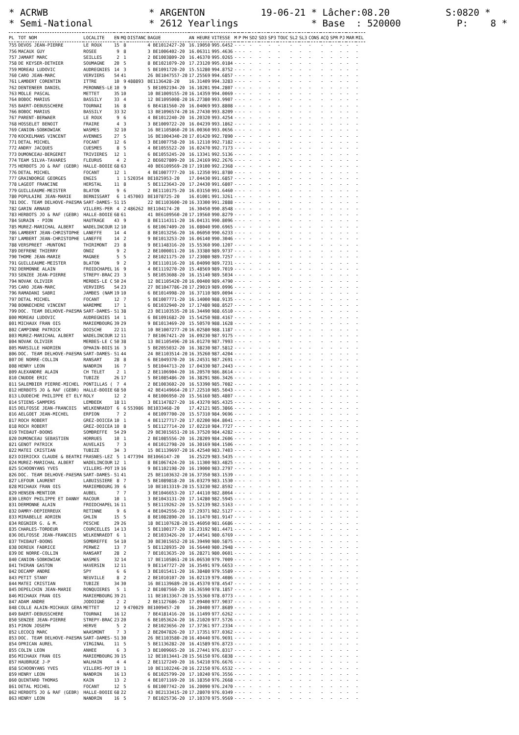* ACRWB * ARGENTON 19-06-21 * Lâcher:08.20 S:0820 * * Semi-National * 2612 Yearlings * Base : 520000 P: 8 *
| PL | TOT NOM | LOCALITE | EN | MQ | DISTANC | BAGUE | AN HEURE | VITESSE | M | P | PH | SD2 | SD3 | SP3 | TOUC | SL2 | SL3 | CONS | ACQ | SPR | PJ | MAR | MIL |
| --- | --- | --- | --- | --- | --- | --- | --- | --- | --- | --- | --- | --- | --- | --- | --- | --- | --- | --- | --- | --- | --- | --- | --- |
| 755 | DEVOS JEAN-PIERRE | LE ROUX | 15 | 8 | | 4 BE1012427-20 | 16.19050 | 995.6452 | - | - | - | - | - | - | - | - | - | - | - | - | - | - | - |
| 756 | MACAUX GUY | ROSEE | 9 | 8 | | 3 BE1006402-20 | 16.06311 | 995.4636 | - | - | - | - | - | - | - | - | - | - | - | - | - | - | - |
| 757 | JAMART MARC | SEILLES | 2 | 1 | | 2 BE1003809-20 | 16.46370 | 995.0265 | - | - | - | - | - | - | - | - | - | - | - | - | - | - | - |
| 758 | DE KEYSER-DETHIER | SOUMAGNE | 20 | 5 | | 8 BE1021079-20 | 17.23120 | 995.0184 | - | - | - | - | - | - | - | - | - | - | - | - | - | - | - |
| 759 | MOREAU LUDOVIC | AUDREGNIES | 14 | 3 | | 5 BE1091720-20 | 15.51280 | 994.8752 | - | - | - | - | - | - | - | - | - | - | - | - | - | - | - |
| 760 | CARO JEAN-MARC | VERVIERS | 54 | 41 | | 26 BE1047557-20 | 17.25569 | 994.6857 | - | - | - | - | - | - | - | - | - | - | - | - | - | - | - |
| 761 | LAMBERT CORENTIN | ITTRE | 10 | 9 | 488893 | BE1136428-20 | 16.31409 | 994.3283 | - | - | - | - | - | - | - | - | - | - | - | - | - | - | - |
| 762 | DENTENEER DANIEL | PERONNES-LE | 10 | 9 | | 5 BE1092194-20 | 16.10201 | 994.2807 | - | - | - | - | - | - | - | - | - | - | - | - | - | - | - |
| 763 | MOLLE PASCAL | METTET | 35 | 10 | | 10 BE1009155-20 | 16.14359 | 994.0069 | - | - | - | - | - | - | - | - | - | - | - | - | - | - | - |
| 764 | BOBOC MARIUS | BASSILY | 33 | 4 | | 12 BE1095008-20 | 16.27380 | 993.9907 | - | - | - | - | - | - | - | - | - | - | - | - | - | - | - |
| 765 | BAERT-DEBUSSCHERE | TOURNAI | 16 | 8 | | 6 BE4181560-20 | 16.04069 | 993.8808 | - | - | - | - | - | - | - | - | - | - | - | - | - | - | - |
| 766 | BOBOC MARIUS | BASSILY | 33 | 32 | | 13 BE1096574-20 | 16.27430 | 993.8209 | - | - | - | - | - | - | - | - | - | - | - | - | - | - | - |
| 767 | PARENT-BERWAER | LE ROUX | 9 | 6 | | 4 BE1012240-20 | 16.20320 | 993.4254 | - | - | - | - | - | - | - | - | - | - | - | - | - | - | - |
| 768 | HOSSELET BENOIT | FRAIRE | 4 | 3 | | 3 BE1009722-20 | 16.04239 | 993.1862 | - | - | - | - | - | - | - | - | - | - | - | - | - | - | - |
| 769 | CANION-SOBKOWIAK | WASMES | 32 | 10 | | 16 BE1105860-20 | 16.00360 | 993.0656 | - | - | - | - | - | - | - | - | - | - | - | - | - | - | - |
| 770 | KOCKELMANS VINCENT | AVENNES | 27 | 5 | | 16 BE1004340-20 | 17.01420 | 992.7890 | - | - | - | - | - | - | - | - | - | - | - | - | - | - | - |
| 771 | DETAL MICHEL | FOCANT | 12 | 6 | | 3 BE1007758-20 | 16.12110 | 992.7182 | - | - | - | - | - | - | - | - | - | - | - | - | - | - | - |
| 772 | ANDRY JACQUES | CUESMES | 8 | 5 | | 4 BE1055522-20 | 16.02470 | 992.7173 | - | - | - | - | - | - | - | - | - | - | - | - | - | - | - |
| 773 | DUMONCEAU-BERGERET | TRIVIERES | 12 | 1 | | 6 BE1055245-20 | 16.13341 | 992.5136 | - | - | - | - | - | - | - | - | - | - | - | - | - | - | - |
| 774 | TEAM SILVA-TAVARES | FLEURUS | 4 | 2 | | 2 BE6027809-20 | 16.24169 | 992.2676 | - | - | - | - | - | - | - | - | - | - | - | - | - | - | - |
| 775 | HERBOTS JO & RAF (GEBR) | HALLE-BOOIE | 68 | 63 | | 40 BE6109569-20 | 17.19100 | 992.2368 | - | - | - | - | - | - | - | - | - | - | - | - | - | - | - |
| 776 | DETAL MICHEL | FOCANT | 12 | 1 | | 4 BE1007777-20 | 16.12350 | 991.8780 | - | - | - | - | - | - | - | - | - | - | - | - | - | - | - |
| 777 | GRAINDORGE GEORGES | ENGIS | 1 | 1 | 520354 | BE1025953-20 | 17.04430 | 991.6857 | - | - | - | - | - | - | - | - | - | - | - | - | - | - | - |
| 778 | LAGEOT FRANCINE | HERSTAL | 11 | 8 | | 5 BE1123643-20 | 17.24430 | 991.6807 | - | - | - | - | - | - | - | - | - | - | - | - | - | - | - |
| 779 | GUILLEAUME-MEISTER | BLATON | 9 | 6 | | 2 BE1110175-20 | 16.03150 | 991.6460 | - | - | - | - | - | - | - | - | - | - | - | - | - | - | - |
| 780 | POPULAIRE JEAN-MARIE | BERNISSART | 6 | 1 | 457003 | BE1078725-20 | 16.01001 | 991.3261 | - | - | - | - | - | - | - | - | - | - | - | - | - | - | - |
| 781 | DOC. TEAM DELHOVE-PAESMA | SART-DAMES- | 51 | 15 | | 22 BE1103600-20 | 16.33300 | 991.2888 | - | - | - | - | - | - | - | - | - | - | - | - | - | - | - |
| 782 | GARIN ARNAUD | VILLERS-PER | 4 | 2 | 486262 | BE1104174-20 | 16.30450 | 990.8548 | - | - | - | - | - | - | - | - | - | - | - | - | - | - | - |
| 783 | HERBOTS JO & RAF (GEBR) | HALLE-BOOIE | 68 | 61 | | 41 BE6109560-20 | 17.19560 | 990.8279 | - | - | - | - | - | - | - | - | - | - | - | - | - | - | - |
| 784 | SURAIN - PION | HAUTRAGE | 43 | 9 | | 8 BE1114311-20 | 16.04131 | 990.8096 | - | - | - | - | - | - | - | - | - | - | - | - | - | - | - |
| 785 | MUREZ-MARICHAL ALBERT | WADELINCOUR | 12 | 10 | | 6 BE1067409-20 | 16.08040 | 990.6965 | - | - | - | - | - | - | - | - | - | - | - | - | - | - | - |
| 786 | LAMBERT JEAN-CHRISTOPHE | LANEFFE | 14 | 4 | | 8 BE1013256-20 | 16.06050 | 990.6233 | - | - | - | - | - | - | - | - | - | - | - | - | - | - | - |
| 787 | LAMBERT JEAN-CHRISTOPHE | LANEFFE | 14 | 2 | | 9 BE1013253-20 | 16.06140 | 990.3046 | - | - | - | - | - | - | - | - | - | - | - | - | - | - | - |
| 788 | VERSPREET -MUNTONI | THIRIMONT | 23 | 8 | | 9 BE1148316-20 | 15.55360 | 990.1207 | - | - | - | - | - | - | - | - | - | - | - | - | - | - | - |
| 789 | DEFRENE THIERRY | ONOZ | 9 | 2 | | 2 BE1000011-20 | 16.33380 | 989.9737 | - | - | - | - | - | - | - | - | - | - | - | - | - | - | - |
| 790 | THOME JEAN-MARIE | MAGNEE | 5 | 5 | | 2 BE1021175-20 | 17.23080 | 989.7257 | - | - | - | - | - | - | - | - | - | - | - | - | - | - | - |
| 791 | GUILLEAUME-MEISTER | BLATON | 9 | 2 | | 3 BE1110116-20 | 16.04090 | 989.7231 | - | - | - | - | - | - | - | - | - | - | - | - | - | - | - |
| 792 | DERMONNE ALAIN | FROIDCHAPEL | 16 | 9 | | 4 BE1119270-20 | 15.48569 | 989.7019 | - | - | - | - | - | - | - | - | - | - | - | - | - | - | - |
| 793 | SENZEE JEAN-PIERRE | STREPY-BRAC | 23 | 3 | | 5 BE1053608-20 | 16.15140 | 989.5034 | - | - | - | - | - | - | - | - | - | - | - | - | - | - | - |
| 794 | NOVAK OLIVIER | MERBES-LE C | 50 | 24 | | 12 BE1105420-20 | 16.00400 | 989.4790 | - | - | - | - | - | - | - | - | - | - | - | - | - | - | - |
| 795 | CARO JEAN-MARC | VERVIERS | 54 | 23 | | 27 BE1047786-20 | 17.29019 | 989.0996 | - | - | - | - | - | - | - | - | - | - | - | - | - | - | - |
| 796 | RAMADANI SABRI | JAMBES (NAM | 19 | 10 | | 6 BE1014998-20 | 16.37110 | 989.0094 | - | - | - | - | - | - | - | - | - | - | - | - | - | - | - |
| 797 | DETAL MICHEL | FOCANT | 12 | 7 | | 5 BE1007771-20 | 16.14000 | 988.9135 | - | - | - | - | - | - | - | - | - | - | - | - | - | - | - |
| 798 | BONNECHERE VINCENT | WAREMME | 17 | 1 | | 6 BE1032940-20 | 17.17480 | 988.8527 | - | - | - | - | - | - | - | - | - | - | - | - | - | - | - |
| 799 | DOC. TEAM DELHOVE-PAESMA | SART-DAMES- | 51 | 38 | | 23 BE1103535-20 | 16.34490 | 988.6510 | - | - | - | - | - | - | - | - | - | - | - | - | - | - | - |
| 800 | MOREAU LUDOVIC | AUDREGNIES | 14 | 1 | | 6 BE1091682-20 | 15.54250 | 988.4167 | - | - | - | - | - | - | - | - | - | - | - | - | - | - | - |
| 801 | MICHAUX FRAN OIS | MARIEMBOURG | 39 | 29 | | 9 BE1013469-20 | 15.50570 | 988.1628 | - | - | - | - | - | - | - | - | - | - | - | - | - | - | - |
| 802 | CAMPINNE PATRICK | DOISCHE | 22 | 11 | | 10 BE1007277-20 | 16.02580 | 988.1187 | - | - | - | - | - | - | - | - | - | - | - | - | - | - | - |
| 803 | MUREZ-MARICHAL ALBERT | WADELINCOUR | 12 | 11 | | 7 BE1067421-20 | 16.09230 | 987.9175 | - | - | - | - | - | - | - | - | - | - | - | - | - | - | - |
| 804 | NOVAK OLIVIER | MERBES-LE C | 50 | 38 | | 13 BE1105496-20 | 16.01270 | 987.7993 | - | - | - | - | - | - | - | - | - | - | - | - | - | - | - |
| 805 | MARSILLE HADRIEN | OPHAIN-BOIS | 16 | 3 | | 5 BE2055032-20 | 16.38230 | 987.5812 | - | - | - | - | - | - | - | - | - | - | - | - | - | - | - |
| 806 | DOC. TEAM DELHOVE-PAESMA | SART-DAMES- | 51 | 44 | | 24 BE1103514-20 | 16.35260 | 987.4204 | - | - | - | - | - | - | - | - | - | - | - | - | - | - | - |
| 807 | DE NORRE-COLLIN | RANSART | 28 | 8 | | 6 BE1049370-20 | 16.24531 | 987.2691 | - | - | - | - | - | - | - | - | - | - | - | - | - | - | - |
| 808 | HENRY LEON | NANDRIN | 16 | 7 | | 5 BE1044713-20 | 17.04330 | 987.2443 | - | - | - | - | - | - | - | - | - | - | - | - | - | - | - |
| 809 | ALEXANDRE ALAIN | CH TELET | 2 | 1 | | 2 BE1106904-20 | 16.20570 | 986.8614 | - | - | - | - | - | - | - | - | - | - | - | - | - | - | - |
| 810 | CNUDDE ERIC | TUBIZE | 26 | 17 | | 5 BE1085486-20 | 16.38291 | 986.3426 | - | - | - | - | - | - | - | - | - | - | - | - | - | - | - |
| 811 | SALEMBIER PIERRE-MICHEL | PONTILLAS ( | 7 | 4 | | 2 BE1003602-20 | 16.53390 | 985.7082 | - | - | - | - | - | - | - | - | - | - | - | - | - | - | - |
| 812 | HERBOTS JO & RAF (GEBR) | HALLE-BOOIE | 68 | 50 | | 42 BE4149664-20 | 17.22510 | 985.5043 | - | - | - | - | - | - | - | - | - | - | - | - | - | - | - |
| 813 | LOUDECHE PHILIPPE ET ELY | ROLY | 12 | 2 | | 4 BE1006950-20 | 15.56160 | 985.4807 | - | - | - | - | - | - | - | - | - | - | - | - | - | - | - |
| 814 | STIENS-SAMPERS | LEMBEEK | 18 | 11 | | 3 BE1147827-20 | 16.43270 | 985.4325 | - | - | - | - | - | - | - | - | - | - | - | - | - | - | - |
| 815 | DELFOSSE JEAN-FRANCOIS | WELKENRAEDT | 6 | 6 | 553986 | BE1033468-20 | 17.42121 | 985.3866 | - | - | - | - | - | - | - | - | - | - | - | - | - | - | - |
| 816 | AELGOET JEAN-MICHEL | ERPION | 7 | 2 | | 4 BE1097700-20 | 15.57310 | 984.9696 | - | - | - | - | - | - | - | - | - | - | - | - | - | - | - |
| 817 | ROCH ROBERT | GREZ-DOICEA | 10 | 1 | | 4 BE1127717-20 | 17.02200 | 984.8041 | - | - | - | - | - | - | - | - | - | - | - | - | - | - | - |
| 818 | ROCH ROBERT | GREZ-DOICEA | 10 | 8 | | 5 BE1127714-20 | 17.02210 | 984.7727 | - | - | - | - | - | - | - | - | - | - | - | - | - | - | - |
| 819 | THIBAUT-BOONS | SOMBREFFE | 54 | 29 | | 29 BE3015651-20 | 16.37520 | 984.4282 | - | - | - | - | - | - | - | - | - | - | - | - | - | - | - |
| 820 | DUMONCEAU SEBASTIEN | HORRUES | 10 | 1 | | 2 BE1085556-20 | 16.28209 | 984.2606 | - | - | - | - | - | - | - | - | - | - | - | - | - | - | - |
| 821 | GENOT PATRICK | AUVELAIS | 7 | 3 | | 4 BE1012798-20 | 16.30169 | 984.1506 | - | - | - | - | - | - | - | - | - | - | - | - | - | - | - |
| 822 | MATEI CRISTIAN | TUBIZE | 34 | 3 | | 15 BE1139697-20 | 16.42540 | 983.7403 | - | - | - | - | - | - | - | - | - | - | - | - | - | - | - |
| 823 | DIERICKX CLAUDE & BEATRI | FRASNES-LEZ | 5 | 1 | 477394 | BE1066147-20 | 16.25229 | 983.5435 | - | - | - | - | - | - | - | - | - | - | - | - | - | - | - |
| 824 | MUREZ-MARICHAL ALBERT | WADELINCOUR | 12 | 1 | | 8 BE1067424-20 | 16.11300 | 983.4825 | - | - | - | - | - | - | - | - | - | - | - | - | - | - | - |
| 825 | SCHOONYANS YVES | VILLERS-POT | 19 | 16 | | 9 BE1102198-20 | 16.19000 | 983.2797 | - | - | - | - | - | - | - | - | - | - | - | - | - | - | - |
| 826 | DOC. TEAM DELHOVE-PAESMA | SART-DAMES- | 51 | 41 | | 25 BE1103632-20 | 16.37350 | 983.1539 | - | - | - | - | - | - | - | - | - | - | - | - | - | - | - |
| 827 | LEFOUR LAURENT | LABUISSIERE | 8 | 7 | | 5 BE1089818-20 | 16.03279 | 983.1530 | - | - | - | - | - | - | - | - | - | - | - | - | - | - | - |
| 828 | MICHAUX FRAN OIS | MARIEMBOURG | 39 | 6 | | 10 BE1013319-20 | 15.53230 | 982.8592 | - | - | - | - | - | - | - | - | - | - | - | - | - | - | - |
| 829 | HENSEN-MENTIOR | AUBEL | 7 | 7 | | 3 BE1046653-20 | 17.44110 | 982.8064 | - | - | - | - | - | - | - | - | - | - | - | - | - | - | - |
| 830 | LEROY PHILIPPE ET DANNY | RACOUR | 10 | 1 | | 3 BE1043131-20 | 17.14280 | 982.5945 | - | - | - | - | - | - | - | - | - | - | - | - | - | - | - |
| 831 | DERMONNE ALAIN | FROIDCHAPEL | 16 | 11 | | 5 BE1119262-20 | 15.52139 | 982.5163 | - | - | - | - | - | - | - | - | - | - | - | - | - | - | - |
| 832 | DAMRY-DEPIERREUX | RETINNE | 9 | 6 | | 4 BE1042556-20 | 17.29371 | 982.5127 | - | - | - | - | - | - | - | - | - | - | - | - | - | - | - |
| 833 | MIRABELLE ADRIEN | GHLIN | 15 | 5 | | 8 BE1082890-20 | 16.11470 | 981.9147 | - | - | - | - | - | - | - | - | - | - | - | - | - | - | - |
| 834 | REGNIER G. & M. | PESCHE | 29 | 26 | | 18 BE1107628-20 | 15.46050 | 981.6686 | - | - | - | - | - | - | - | - | - | - | - | - | - | - | - |
| 835 | CHARLES-TORDEUR | COURCELLES | 14 | 13 | | 5 BE1100177-20 | 16.23192 | 981.4471 | - | - | - | - | - | - | - | - | - | - | - | - | - | - | - |
| 836 | DELFOSSE JEAN-FRANCOIS | WELKENRAEDT | 6 | 1 | | 2 BE1033426-20 | 17.44541 | 980.6769 | - | - | - | - | - | - | - | - | - | - | - | - | - | - | - |
| 837 | THIBAUT-BOONS | SOMBREFFE | 54 | 10 | | 30 BE3015652-20 | 16.39490 | 980.5875 | - | - | - | - | - | - | - | - | - | - | - | - | - | - | - |
| 838 | DEREUX FABRICE | PERWEZ | 13 | 7 | | 5 BE1128935-20 | 16.56440 | 980.2948 | - | - | - | - | - | - | - | - | - | - | - | - | - | - | - |
| 839 | DE NORRE-COLLIN | RANSART | 28 | 2 | | 7 BE1013635-20 | 16.28271 | 980.0601 | - | - | - | - | - | - | - | - | - | - | - | - | - | - | - |
| 840 | CANION-SOBKOWIAK | WASMES | 32 | 14 | | 17 BE1105861-20 | 16.06530 | 979.7009 | - | - | - | - | - | - | - | - | - | - | - | - | - | - | - |
| 841 | THIRAN GASTON | HAVERSIN | 12 | 11 | | 9 BE1147727-20 | 16.35491 | 979.6653 | - | - | - | - | - | - | - | - | - | - | - | - | - | - | - |
| 842 | DECAMP ANDRE | SPY | 6 | 6 | | 3 BE1015411-20 | 16.38480 | 979.5589 | - | - | - | - | - | - | - | - | - | - | - | - | - | - | - |
| 843 | PETIT STANY | NEUVILLE | 8 | 2 | | 2 BE1010107-20 | 16.02119 | 979.4086 | - | - | - | - | - | - | - | - | - | - | - | - | - | - | - |
| 844 | MATEI CRISTIAN | TUBIZE | 34 | 30 | | 16 BE1139689-20 | 16.45370 | 978.4547 | - | - | - | - | - | - | - | - | - | - | - | - | - | - | - |
| 845 | DEPELCHIN JEAN-MARIE | RONQUIERES | 5 | 1 | | 2 BE1087560-20 | 16.36590 | 978.1857 | - | - | - | - | - | - | - | - | - | - | - | - | - | - | - |
| 846 | MICHAUX FRAN OIS | MARIEMBOURG | 39 | 21 | | 11 BE1013367-20 | 15.55360 | 978.0773 | - | - | - | - | - | - | - | - | - | - | - | - | - | - | - |
| 847 | ADAM ANDRE | JODOIGNE | 2 | 2 | | 2 BE1127686-20 | 17.09400 | 977.9037 | - | - | - | - | - | - | - | - | - | - | - | - | - | - | - |
| 848 | COLLE ALAIN-MICHAUX GERA | METTET | 12 | 9 | 470029 | BE1009457-20 | 16.20400 | 977.8689 | - | - | - | - | - | - | - | - | - | - | - | - | - | - | - |
| 849 | BAERT-DEBUSSCHERE | TOURNAI | 16 | 12 | | 7 BE4181416-20 | 16.11499 | 977.6262 | - | - | - | - | - | - | - | - | - | - | - | - | - | - | - |
| 850 | SENZEE JEAN-PIERRE | STREPY-BRAC | 23 | 20 | | 6 BE1053624-20 | 16.21020 | 977.5726 | - | - | - | - | - | - | - | - | - | - | - | - | - | - | - |
| 851 | PIRON JOSEPH | HERVE | 5 | 2 | | 2 BE1023656-20 | 17.37361 | 977.2334 | - | - | - | - | - | - | - | - | - | - | - | - | - | - | - |
| 852 | LECOCQ MARC | WAASMONT | 7 | 3 | | 2 BE2047826-20 | 17.17351 | 977.0362 | - | - | - | - | - | - | - | - | - | - | - | - | - | - | - |
| 853 | DOC. TEAM DELHOVE-PAESMA | SART-DAMES- | 51 | 30 | | 26 BE1103580-20 | 16.40440 | 976.9691 | - | - | - | - | - | - | - | - | - | - | - | - | - | - | - |
| 854 | OPRICAN AUREL | VIRGINAL | 11 | 5 | | 5 BE1136282-20 | 16.41589 | 976.8723 | - | - | - | - | - | - | - | - | - | - | - | - | - | - | - |
| 855 | COLIN LEON | ANHEE | 6 | 3 | | 3 BE1009665-20 | 16.27441 | 976.8317 | - | - | - | - | - | - | - | - | - | - | - | - | - | - | - |
| 856 | MICHAUX FRAN OIS | MARIEMBOURG | 39 | 15 | | 12 BE1013441-20 | 15.56150 | 976.6838 | - | - | - | - | - | - | - | - | - | - | - | - | - | - | - |
| 857 | HAUBRUGE J-P | WALHAIN | 4 | 4 | | 2 BE1127249-20 | 16.54210 | 976.6676 | - | - | - | - | - | - | - | - | - | - | - | - | - | - | - |
| 858 | SCHOONYANS YVES | VILLERS-POT | 19 | 1 | | 10 BE1102246-20 | 16.22150 | 976.6532 | - | - | - | - | - | - | - | - | - | - | - | - | - | - | - |
| 859 | HENRY LEON | NANDRIN | 16 | 13 | | 6 BE1025799-20 | 17.10240 | 976.3556 | - | - | - | - | - | - | - | - | - | - | - | - | - | - | - |
| 860 | QUINTARD THOMAS | KAIN | 13 | 2 | | 4 BE1071169-20 | 16.18350 | 976.2668 | - | - | - | - | - | - | - | - | - | - | - | - | - | - | - |
| 861 | DETAL MICHEL | FOCANT | 12 | 5 | | 6 BE1007742-20 | 16.20090 | 976.2470 | - | - | - | - | - | - | - | - | - | - | - | - | - | - | - |
| 862 | HERBOTS JO & RAF (GEBR) | HALLE-BOOIE | 68 | 22 | | 43 BE2133415-20 | 17.28070 | 976.0349 | - | - | - | - | - | - | - | - | - | - | - | - | - | - | - |
| 863 | HENRY LEON | NANDRIN | 16 | 5 | | 7 BE1025736-20 | 17.10370 | 975.9569 | - | - | - | - | - | - | - | - | - | - | - | - | - | - | - |